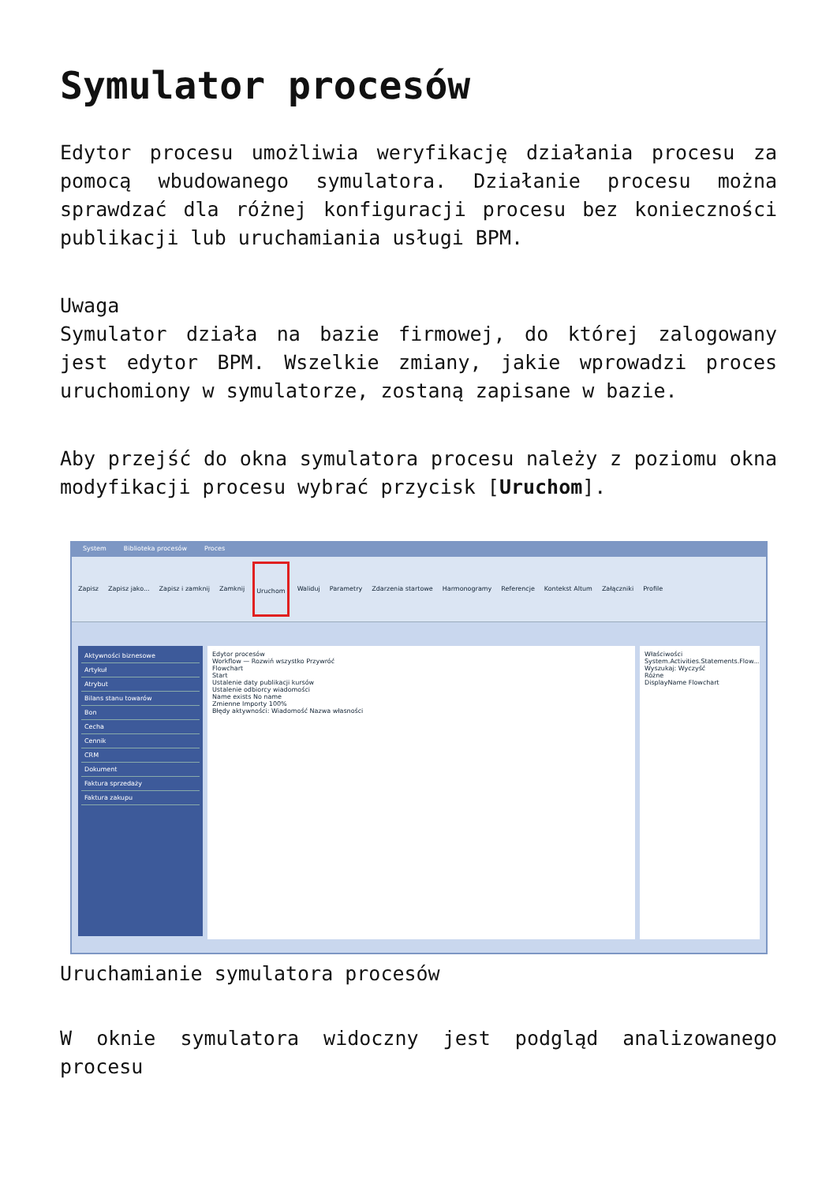Symulator procesów
Edytor procesu umożliwia weryfikację działania procesu za pomocą wbudowanego symulatora. Działanie procesu można sprawdzać dla różnej konfiguracji procesu bez konieczności publikacji lub uruchamiania usługi BPM.
Uwaga
Symulator działa na bazie firmowej, do której zalogowany jest edytor BPM. Wszelkie zmiany, jakie wprowadzi proces uruchomiony w symulatorze, zostaną zapisane w bazie.
Aby przejść do okna symulatora procesu należy z poziomu okna modyfikacji procesu wybrać przycisk [Uruchom].
System Biblioteka procesów Proces
Zapisz Zapisz jako... Zapisz i zamknij Zamknij Uruchom Waliduj Parametry Zdarzenia startowe Harmonogramy Referencje Kontekst Altum Załączniki Profile
Aktywności biznesowe
Artykuł
Atrybut
Bilans stanu towarów
Bon
Cecha
Cennik
CRM
Dokument
Faktura sprzedaży
Faktura zakupu
Edytor procesów
Workflow — Rozwiń wszystko Przywróć
Flowchart
Start
Ustalenie daty publikacji kursów
Ustalenie odbiorcy wiadomości
Name exists No name
Zmienne Importy 100%
Błędy aktywności: Wiadomość Nazwa własności
Właściwości
System.Activities.Statements.Flow...
Wyszukaj: Wyczyść
Różne
DisplayName Flowchart
Uruchamianie symulatora procesów
W oknie symulatora widoczny jest podgląd analizowanego procesu